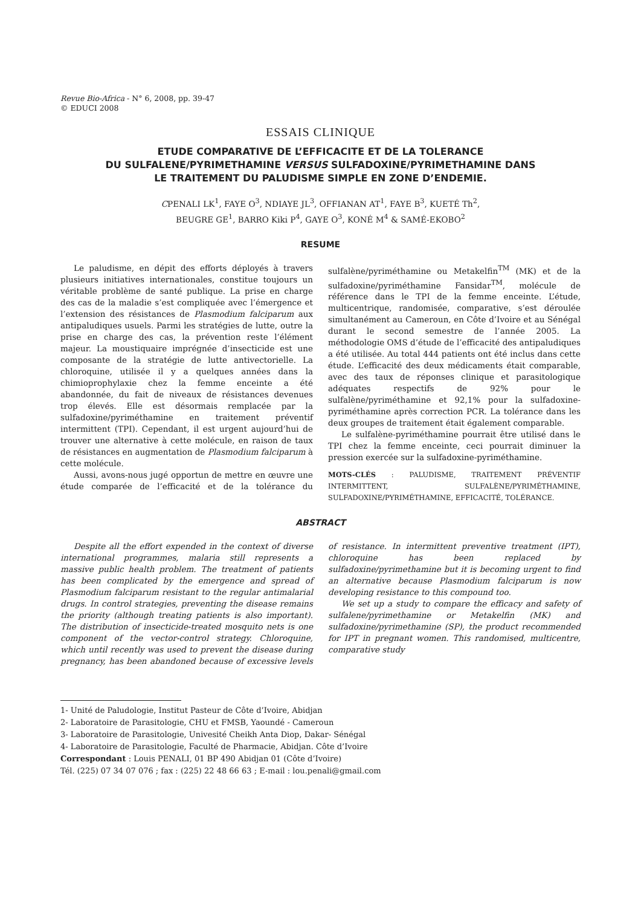Revue Bio-Africa - N° 6, 2008, pp. 39-47
© EDUCI 2008
ESSAIS CLINIQUE
ETUDE COMPARATIVE DE L’EFFICACITE ET DE LA TOLERANCE
DU SULFALENE/PYRIMETHAMINE VERSUS SULFADOXINE/PYRIMETHAMINE DANS
LE TRAITEMENT DU PALUDISME SIMPLE EN ZONE D’ENDEMIE.
CPENALI LK<sup>1</sup>, FAYE O<sup>3</sup>, NDIAYE JL<sup>3</sup>, OFFIANAN AT<sup>1</sup>, FAYE B<sup>3</sup>, KUETÉ Th<sup>2</sup>,
BEUGRE GE<sup>1</sup>, BARRO Kiki P<sup>4</sup>, GAYE O<sup>3</sup>, KONÉ M<sup>4</sup> & SAMÉ-EKOBO<sup>2</sup>
RESUME
Le paludisme, en dépit des efforts déployés à travers plusieurs initiatives internationales, constitue toujours un véritable problème de santé publique. La prise en charge des cas de la maladie s’est compliquée avec l’émergence et l’extension des résistances de Plasmodium falciparum aux antipaludiques usuels. Parmi les stratégies de lutte, outre la prise en charge des cas, la prévention reste l’élément majeur. La moustiquaire imprégnée d’insecticide est une composante de la stratégie de lutte antivectorielle. La chloroquine, utilisée il y a quelques années dans la chimioprophylaxie chez la femme enceinte a été abandonnée, du fait de niveaux de résistances devenues trop élevés. Elle est désormais remplacée par la sulfadoxine/pyriméthamine en traitement préventif intermittent (TPI). Cependant, il est urgent aujourd’hui de trouver une alternative à cette molécule, en raison de taux de résistances en augmentation de Plasmodium falciparum à cette molécule.
Aussi, avons-nous jugé opportun de mettre en œuvre une étude comparée de l’efficacité et de la tolérance du sulfalène/pyriméthamine ou Metakelfin<sup>TM</sup> (MK) et de la sulfadoxine/pyriméthamine Fansidar<sup>TM</sup>, molécule de référence dans le TPI de la femme enceinte. L’étude, multicentrique, randomisée, comparative, s’est déroulée simultanément au Cameroun, en Côte d’Ivoire et au Sénégal durant le second semestre de l’année 2005. La méthodologie OMS d’étude de l’efficacité des antipaludiques a été utilisée. Au total 444 patients ont été inclus dans cette étude. L’efficacité des deux médicaments était comparable, avec des taux de réponses clinique et parasitologique adéquates respectifs de 92% pour le sulfalène/pyriméthamine et 92,1% pour la sulfadoxine-pyriméthamine après correction PCR. La tolérance dans les deux groupes de traitement était également comparable.
Le sulfalène-pyriméthamine pourrait être utilisé dans le TPI chez la femme enceinte, ceci pourrait diminuer la pression exercée sur la sulfadoxine-pyriméthamine.
MOTS-CLÉS : PALUDISME, TRAITEMENT PRÉVENTIF INTERMITTENT, SULFALÈNE/PYRIMÉTHAMINE, SULFADOXINE/PYRIMÉTHAMINE, EFFICACITÉ, TOLÉRANCE.
ABSTRACT
Despite all the effort expended in the context of diverse international programmes, malaria still represents a massive public health problem. The treatment of patients has been complicated by the emergence and spread of Plasmodium falciparum resistant to the regular antimalarial drugs. In control strategies, preventing the disease remains the priority (although treating patients is also important). The distribution of insecticide-treated mosquito nets is one component of the vector-control strategy. Chloroquine, which until recently was used to prevent the disease during pregnancy, has been abandoned because of excessive levels of resistance. In intermittent preventive treatment (IPT), chloroquine has been replaced by sulfadoxine/pyrimethamine but it is becoming urgent to find an alternative because Plasmodium falciparum is now developing resistance to this compound too.
We set up a study to compare the efficacy and safety of sulfalene/pyrimethamine or Metakelfin (MK) and sulfadoxine/pyrimethamine (SP), the product recommended for IPT in pregnant women. This randomised, multicentre, comparative study
1- Unité de Paludologie, Institut Pasteur de Côte d’Ivoire, Abidjan
2- Laboratoire de Parasitologie, CHU et FMSB, Yaoundé - Cameroun
3- Laboratoire de Parasitologie, Univesité Cheikh Anta Diop, Dakar- Sénégal
4- Laboratoire de Parasitologie, Faculté de Pharmacie, Abidjan. Côte d’Ivoire
Correspondant : Louis PENALI, 01 BP 490 Abidjan 01 (Côte d’Ivoire)
Tél. (225) 07 34 07 076 ; fax : (225) 22 48 66 63 ; E-mail : lou.penali@gmail.com